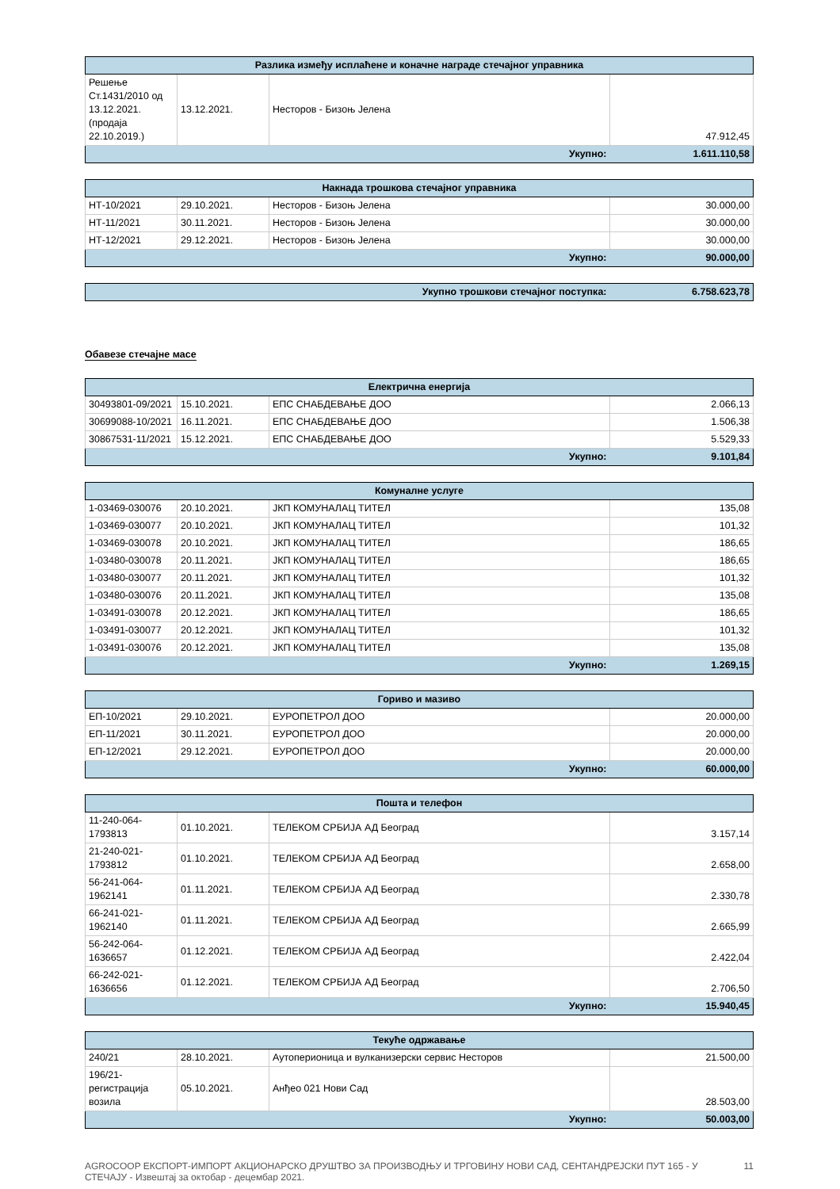| Разлика између исплаћене и коначне награде стечајног управника | | | |
| --- | --- | --- | --- |
| Решење Ст.1431/2010 од 13.12.2021. (продаја 22.10.2019.) | 13.12.2021. | Несторов - Бизоњ Јелена | 47.912,45 |
| Укупно: | | | 1.611.110,58 |
| Накнада трошкова стечајног управника | | | |
| --- | --- | --- | --- |
| НТ-10/2021 | 29.10.2021. | Несторов - Бизоњ Јелена | 30.000,00 |
| НТ-11/2021 | 30.11.2021. | Несторов - Бизоњ Јелена | 30.000,00 |
| НТ-12/2021 | 29.12.2021. | Несторов - Бизоњ Јелена | 30.000,00 |
| Укупно: | | | 90.000,00 |
| Укупно трошкови стечајног поступка: | 6.758.623,78 |
Обавезе стечајне масе
| Електрична енергија | | | |
| --- | --- | --- | --- |
| 30493801-09/2021 | 15.10.2021. | ЕПС СНАБДЕВАЊЕ ДОО | 2.066,13 |
| 30699088-10/2021 | 16.11.2021. | ЕПС СНАБДЕВАЊЕ ДОО | 1.506,38 |
| 30867531-11/2021 | 15.12.2021. | ЕПС СНАБДЕВАЊЕ ДОО | 5.529,33 |
| Укупно: | | | 9.101,84 |
| Комуналне услуге | | | |
| --- | --- | --- | --- |
| 1-03469-030076 | 20.10.2021. | ЈКП КОМУНАЛАЦ ТИТЕЛ | 135,08 |
| 1-03469-030077 | 20.10.2021. | ЈКП КОМУНАЛАЦ ТИТЕЛ | 101,32 |
| 1-03469-030078 | 20.10.2021. | ЈКП КОМУНАЛАЦ ТИТЕЛ | 186,65 |
| 1-03480-030078 | 20.11.2021. | ЈКП КОМУНАЛАЦ ТИТЕЛ | 186,65 |
| 1-03480-030077 | 20.11.2021. | ЈКП КОМУНАЛАЦ ТИТЕЛ | 101,32 |
| 1-03480-030076 | 20.11.2021. | ЈКП КОМУНАЛАЦ ТИТЕЛ | 135,08 |
| 1-03491-030078 | 20.12.2021. | ЈКП КОМУНАЛАЦ ТИТЕЛ | 186,65 |
| 1-03491-030077 | 20.12.2021. | ЈКП КОМУНАЛАЦ ТИТЕЛ | 101,32 |
| 1-03491-030076 | 20.12.2021. | ЈКП КОМУНАЛАЦ ТИТЕЛ | 135,08 |
| Укупно: | | | 1.269,15 |
| Гориво и мазиво | | | |
| --- | --- | --- | --- |
| ЕП-10/2021 | 29.10.2021. | ЕУРОПЕТРОЛ ДОО | 20.000,00 |
| ЕП-11/2021 | 30.11.2021. | ЕУРОПЕТРОЛ ДОО | 20.000,00 |
| ЕП-12/2021 | 29.12.2021. | ЕУРОПЕТРОЛ ДОО | 20.000,00 |
| Укупно: | | | 60.000,00 |
| Пошта и телефон | | | |
| --- | --- | --- | --- |
| 11-240-064-1793813 | 01.10.2021. | ТЕЛЕКОМ СРБИЈА АД Београд | 3.157,14 |
| 21-240-021-1793812 | 01.10.2021. | ТЕЛЕКОМ СРБИЈА АД Београд | 2.658,00 |
| 56-241-064-1962141 | 01.11.2021. | ТЕЛЕКОМ СРБИЈА АД Београд | 2.330,78 |
| 66-241-021-1962140 | 01.11.2021. | ТЕЛЕКОМ СРБИЈА АД Београд | 2.665,99 |
| 56-242-064-1636657 | 01.12.2021. | ТЕЛЕКОМ СРБИЈА АД Београд | 2.422,04 |
| 66-242-021-1636656 | 01.12.2021. | ТЕЛЕКОМ СРБИЈА АД Београд | 2.706,50 |
| Укупно: | | | 15.940,45 |
| Текуће одржавање | | | |
| --- | --- | --- | --- |
| 240/21 | 28.10.2021. | Аутоперионица и вулканизерски сервис Несторов | 21.500,00 |
| 196/21-регистрација возила | 05.10.2021. | Анђео 021 Нови Сад | 28.503,00 |
| Укупно: | | | 50.003,00 |
AGROCOOP ЕКСПОРТ-ИМПОРТ АКЦИОНАРСКО ДРУШТВО ЗА ПРОИЗВОДЊУ И ТРГОВИНУ НОВИ САД, СЕНТАНДРЕЈСКИ ПУТ 165 - У СТЕЧАЈУ - Извештај за октобар - децембар 2021. 11